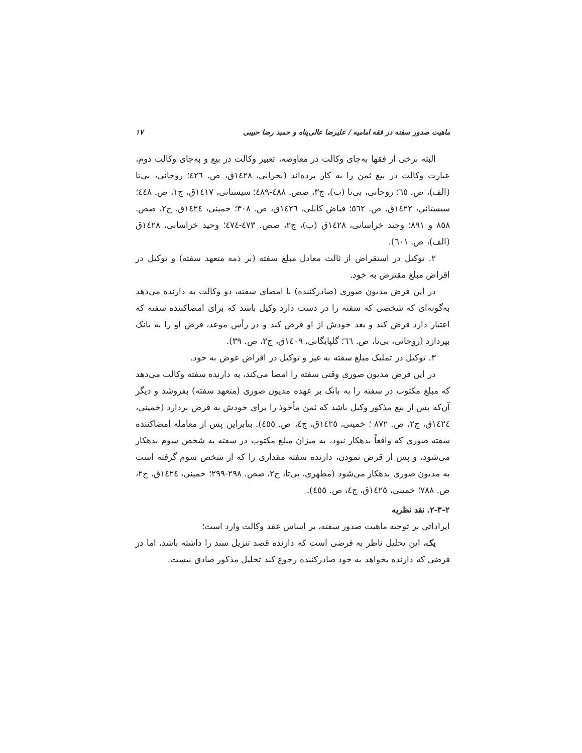ماهیت صدور سفته در فقه امامیه / علیرضا عالی‌پناه و حمید رضا حبیبی ١٧
البته برخی از فقها به‌جای وکالت در معاوضه، تعبیر وکالت در بیع و به‌جای وکالت دوم، عبارت وکالت در بیع ثمن را به کار برده‌اند (بحرانی، ١٤٢٨ق، ص. ٤٢٦؛ روحانی، بی‌تا (الف)، ص. ٦٥؛ روحانی، بی‌تا (ب)، ج٣، صص. ٤٨٨-٤٨٩؛ سیستانی، ١٤١٧ق، ج١، ص. ٤٤٨؛ سیستانی، ١٤٢٢ق، ص. ٥٦٢؛ فیاض کابلی، ١٤٢٦ق، ص. ٣٠٨؛ خمینی، ١٤٢٤ق، ج٢، صص. ٨٥٨ و ٨٩١؛ وحید خراسانی، ١٤٢٨ق (ب)، ج٢، صص. ٤٧٣-٤٧٤؛ وحید خراسانی، ١٤٢٨ق (الف)، ص. ٦٠١).
٢. توکیل در استقراض از ثالث معادل مبلغ سفته (بر ذمه متعهد سفته) و توکیل در اقراض مبلغ مقترض به خود.
در این فرض مدیون صوری (صادرکننده) با امضای سفته، دو وکالت به دارنده می‌دهد به‌گونه‌ای که شخصی که سفته را در دست دارد وکیل باشد که برای امضاکننده سفته که اعتبار دارد قرض کند و بعد خودش از او قرض کند و در رأس موعد، قرض او را به بانک بپردازد (روحانی، بی‌تا، ص. ٦٦؛ گلپایگانی، ١٤٠٩ق، ج٢، ص. ٣٩).
٣. توکیل در تملیک مبلغ سفته به غیر و توکیل در اقراض عوض به خود.
در این فرض مدیون صوری وقتی سفته را امضا می‌کند، به دارنده سفته وکالت می‌دهد که مبلغ مکتوب در سفته را به بانک بر عهده مدیون صوری (متعهد سفته) بفروشد و دیگر آن‌که پس از بیع مذکور وکیل باشد که ثمن مأخوذ را برای خودش به قرض بردارد (خمینی، ١٤٢٤ق، ج٢، ص. ٨٧٢ ؛ خمینی، ١٤٢٥ق، ج٤، ص. ٤٥٥). بنابراین پس از معامله امضاکننده سفته صوری که واقعاً بدهکار نبود، به میزان مبلغ مکتوب در سفته به شخص سوم بدهکار می‌شود، و پس از قرض نمودن، دارنده سفته مقداری را که از شخص سوم گرفته است به مدیون صوری بدهکار می‌شود (مطهری، بی‌تا، ج٢، صص. ٢٩٨-٢٩٩؛ خمینی، ١٤٢٤ق، ج٢، ص. ٧٨٨؛ خمینی، ١٤٢٥ق، ج٤، ص. ٤٥٥).
٢-٣-٢. نقد نظریه
ایراداتی بر توجیه ماهیت صدور سفته، بر اساس عقد وکالت وارد است؛
یک، این تحلیل ناظر به فرضی است که دارنده قصد تنزیل سند را داشته باشد، اما در فرضی که دارنده بخواهد به خود صادرکننده رجوع کند تحلیل مذکور صادق نیست.